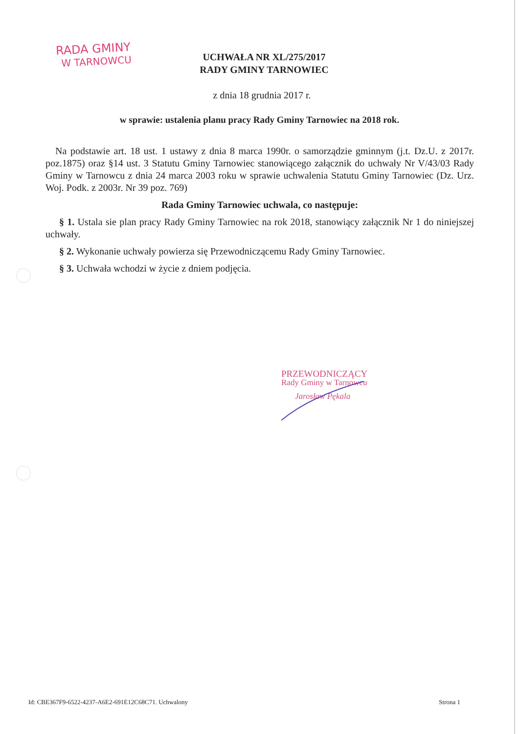RADA GMINY
W TARNOWCU
UCHWAŁA NR XL/275/2017
RADY GMINY TARNOWIEC
z dnia 18 grudnia 2017 r.
w sprawie: ustalenia planu pracy Rady Gminy Tarnowiec na 2018 rok.
Na podstawie art. 18 ust. 1 ustawy z dnia 8 marca 1990r. o samorządzie gminnym (j.t. Dz.U. z 2017r. poz.1875) oraz §14 ust. 3 Statutu Gminy Tarnowiec stanowiącego załącznik do uchwały Nr V/43/03 Rady Gminy w Tarnowcu z dnia 24 marca 2003 roku w sprawie uchwalenia Statutu Gminy Tarnowiec (Dz. Urz. Woj. Podk. z 2003r. Nr 39 poz. 769)
Rada Gminy Tarnowiec uchwala, co następuje:
§ 1. Ustala sie plan pracy Rady Gminy Tarnowiec na rok 2018, stanowiący załącznik Nr 1 do niniejszej uchwały.
§ 2. Wykonanie uchwały powierza się Przewodniczącemu Rady Gminy Tarnowiec.
§ 3. Uchwała wchodzi w życie z dniem podjęcia.
PRZEWODNICZĄCY
Rady Gminy w Tarnowcu
Jarosław Pękala
Id: CBE367F9-6522-4237-A6E2-691E12C68C71. Uchwalony Strona 1